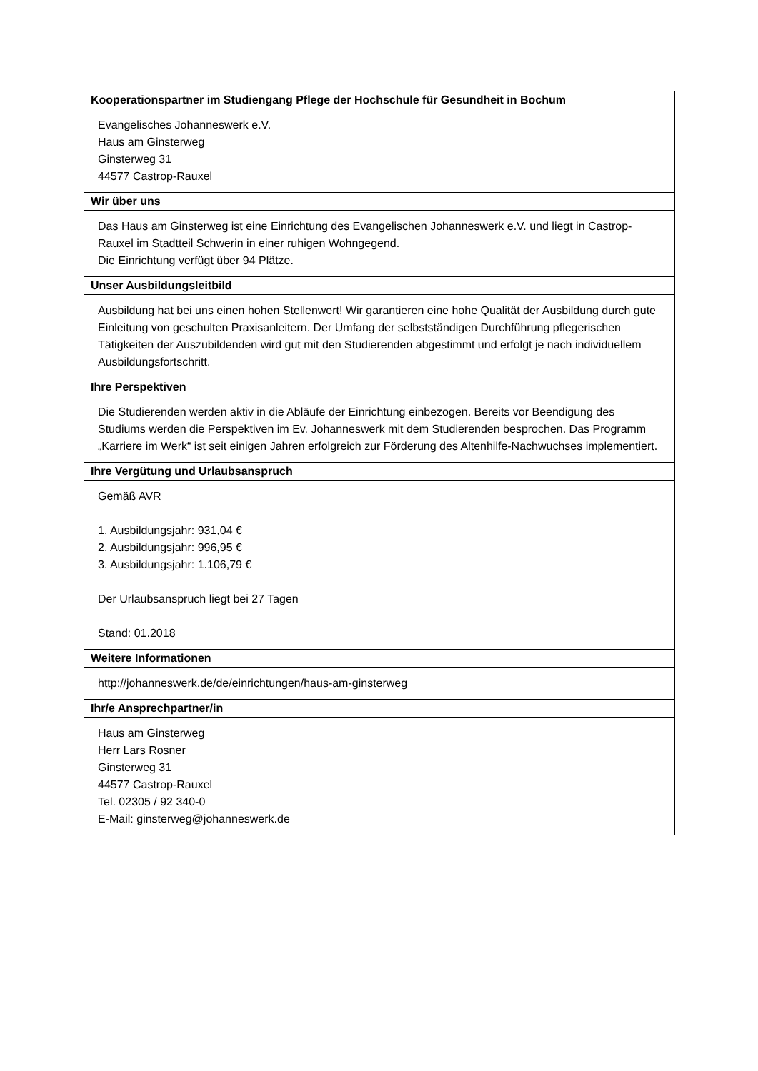| Kooperationspartner im Studiengang Pflege der Hochschule für Gesundheit in Bochum |
| --- |
| Evangelisches Johanneswerk e.V. Haus am Ginsterweg Ginsterweg 31 44577 Castrop-Rauxel |
| Wir über uns |
| Das Haus am Ginsterweg ist eine Einrichtung des Evangelischen Johanneswerk e.V. und liegt in Castrop-Rauxel im Stadtteil Schwerin in einer ruhigen Wohngegend. Die Einrichtung verfügt über 94 Plätze. |
| Unser Ausbildungsleitbild |
| Ausbildung hat bei uns einen hohen Stellenwert! Wir garantieren eine hohe Qualität der Ausbildung durch gute Einleitung von geschulten Praxisanleitern. Der Umfang der selbstständigen Durchführung pflegerischen Tätigkeiten der Auszubildenden wird gut mit den Studierenden abgestimmt und erfolgt je nach individuellem Ausbildungsfortschritt. |
| Ihre Perspektiven |
| Die Studierenden werden aktiv in die Abläufe der Einrichtung einbezogen. Bereits vor Beendigung des Studiums werden die Perspektiven im Ev. Johanneswerk mit dem Studierenden besprochen. Das Programm „Karriere im Werk“ ist seit einigen Jahren erfolgreich zur Förderung des Altenhilfe-Nachwuchses implementiert. |
| Ihre Vergütung und Urlaubsanspruch |
| Gemäß AVR 1. Ausbildungsjahr: 931,04 € 2. Ausbildungsjahr: 996,95 € 3. Ausbildungsjahr: 1.106,79 € Der Urlaubsanspruch liegt bei 27 Tagen Stand: 01.2018 |
| Weitere Informationen |
| http://johanneswerk.de/de/einrichtungen/haus-am-ginsterweg |
| Ihr/e Ansprechpartner/in |
| Haus am Ginsterweg Herr Lars Rosner Ginsterweg 31 44577 Castrop-Rauxel Tel. 02305 / 92 340-0 E-Mail: ginsterweg@johanneswerk.de |